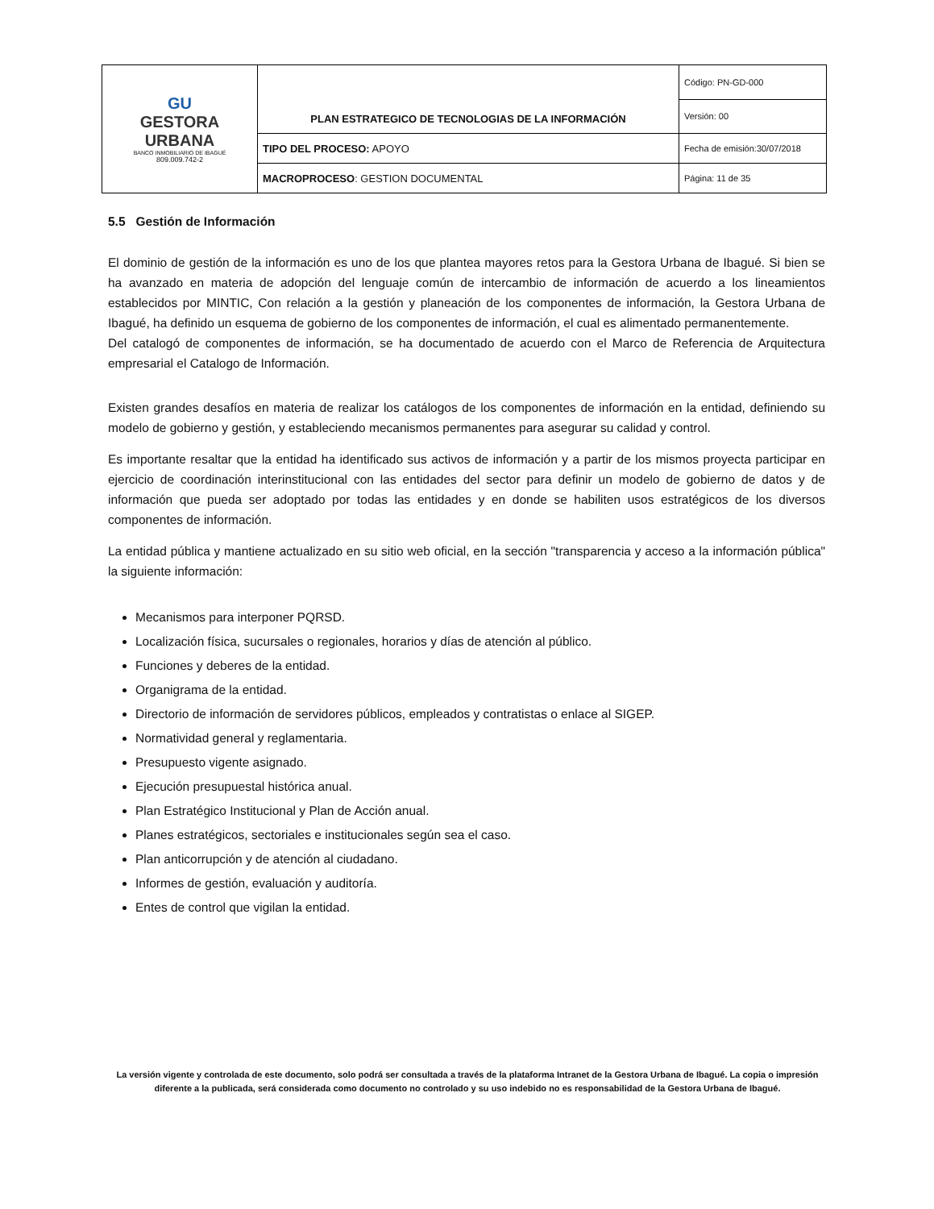| GU GESTORA URBANA BANCO INMOBILIARIO DE IBAGUÉ 809.009.742-2 | PLAN ESTRATEGICO DE TECNOLOGIAS DE LA INFORMACIÓN | Código: PN-GD-000 |
| | | Versión: 00 |
| | TIPO DEL PROCESO: APOYO | Fecha de emisión:30/07/2018 |
| | MACROPROCESO : GESTION DOCUMENTAL | Página: 11 de 35 |
5.5 Gestión de Información
El dominio de gestión de la información es uno de los que plantea mayores retos para la Gestora Urbana de Ibagué. Si bien se ha avanzado en materia de adopción del lenguaje común de intercambio de información de acuerdo a los lineamientos establecidos por MINTIC, Con relación a la gestión y planeación de los componentes de información, la Gestora Urbana de Ibagué, ha definido un esquema de gobierno de los componentes de información, el cual es alimentado permanentemente.
Del catalogó de componentes de información, se ha documentado de acuerdo con el Marco de Referencia de Arquitectura empresarial el Catalogo de Información.
Existen grandes desafíos en materia de realizar los catálogos de los componentes de información en la entidad, definiendo su modelo de gobierno y gestión, y estableciendo mecanismos permanentes para asegurar su calidad y control.
Es importante resaltar que la entidad ha identificado sus activos de información y a partir de los mismos proyecta participar en ejercicio de coordinación interinstitucional con las entidades del sector para definir un modelo de gobierno de datos y de información que pueda ser adoptado por todas las entidades y en donde se habiliten usos estratégicos de los diversos componentes de información.
La entidad pública y mantiene actualizado en su sitio web oficial, en la sección "transparencia y acceso a la información pública" la siguiente información:
Mecanismos para interponer PQRSD.
Localización física, sucursales o regionales, horarios y días de atención al público.
Funciones y deberes de la entidad.
Organigrama de la entidad.
Directorio de información de servidores públicos, empleados y contratistas o enlace al SIGEP.
Normatividad general y reglamentaria.
Presupuesto vigente asignado.
Ejecución presupuestal histórica anual.
Plan Estratégico Institucional y Plan de Acción anual.
Planes estratégicos, sectoriales e institucionales según sea el caso.
Plan anticorrupción y de atención al ciudadano.
Informes de gestión, evaluación y auditoría.
Entes de control que vigilan la entidad.
La versión vigente y controlada de este documento, solo podrá ser consultada a través de la plataforma Intranet de la Gestora Urbana de Ibagué. La copia o impresión diferente a la publicada, será considerada como documento no controlado y su uso indebido no es responsabilidad de la Gestora Urbana de Ibagué.